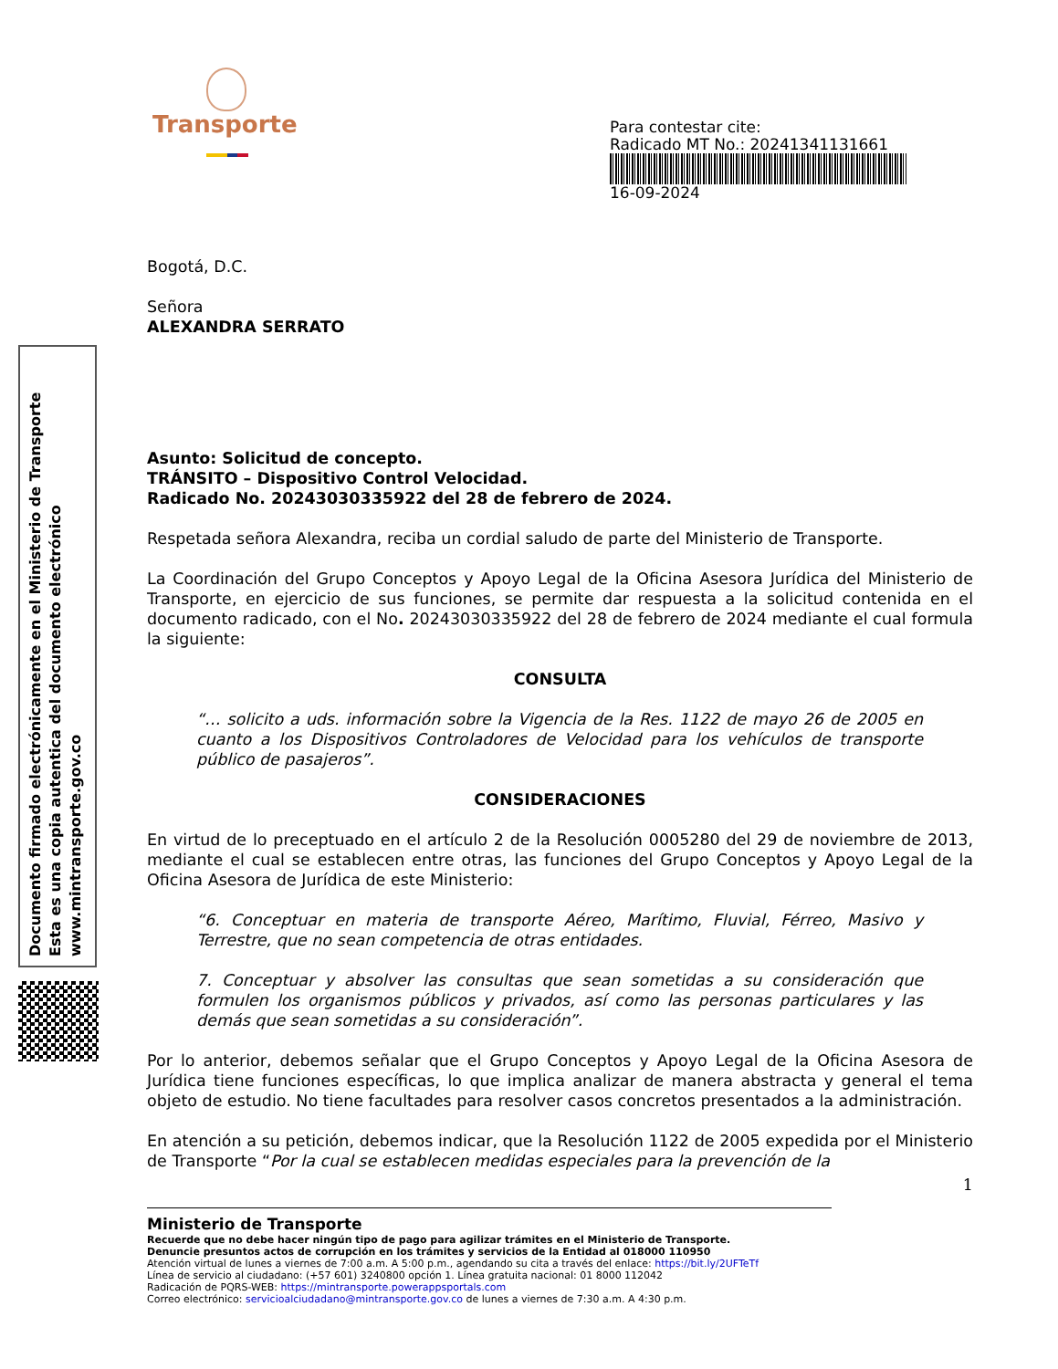Documento firmado electrónicamente en el Ministerio de Transporte
Esta es una copia autentica del documento electrónico
www.mintransporte.gov.co
Transporte
Para contestar cite:
Radicado MT No.: 20241341131661
16-09-2024
Bogotá, D.C.
Señora
ALEXANDRA SERRATO
Asunto: Solicitud de concepto.
TRÁNSITO – Dispositivo Control Velocidad.
Radicado No. 20243030335922 del 28 de febrero de 2024.
Respetada señora Alexandra, reciba un cordial saludo de parte del Ministerio de Transporte.
La Coordinación del Grupo Conceptos y Apoyo Legal de la Oficina Asesora Jurídica del Ministerio de Transporte, en ejercicio de sus funciones, se permite dar respuesta a la solicitud contenida en el documento radicado, con el No. 20243030335922 del 28 de febrero de 2024 mediante el cual formula la siguiente:
CONSULTA
“… solicito a uds. información sobre la Vigencia de la Res. 1122 de mayo 26 de 2005 en cuanto a los Dispositivos Controladores de Velocidad para los vehículos de transporte público de pasajeros”.
CONSIDERACIONES
En virtud de lo preceptuado en el artículo 2 de la Resolución 0005280 del 29 de noviembre de 2013, mediante el cual se establecen entre otras, las funciones del Grupo Conceptos y Apoyo Legal de la Oficina Asesora de Jurídica de este Ministerio:
“6. Conceptuar en materia de transporte Aéreo, Marítimo, Fluvial, Férreo, Masivo y Terrestre, que no sean competencia de otras entidades.
7. Conceptuar y absolver las consultas que sean sometidas a su consideración que formulen los organismos públicos y privados, así como las personas particulares y las demás que sean sometidas a su consideración”.
Por lo anterior, debemos señalar que el Grupo Conceptos y Apoyo Legal de la Oficina Asesora de Jurídica tiene funciones específicas, lo que implica analizar de manera abstracta y general el tema objeto de estudio. No tiene facultades para resolver casos concretos presentados a la administración.
En atención a su petición, debemos indicar, que la Resolución 1122 de 2005 expedida por el Ministerio de Transporte “Por la cual se establecen medidas especiales para la prevención de la
1
Ministerio de Transporte
Recuerde que no debe hacer ningún tipo de pago para agilizar trámites en el Ministerio de Transporte.
Denuncie presuntos actos de corrupción en los trámites y servicios de la Entidad al 018000 110950
Atención virtual de lunes a viernes de 7:00 a.m. A 5:00 p.m., agendando su cita a través del enlace: https://bit.ly/2UFTeTf
Línea de servicio al ciudadano: (+57 601) 3240800 opción 1. Línea gratuita nacional: 01 8000 112042
Radicación de PQRS-WEB: https://mintransporte.powerappsportals.com
Correo electrónico: servicioalciudadano@mintransporte.gov.co de lunes a viernes de 7:30 a.m. A 4:30 p.m.